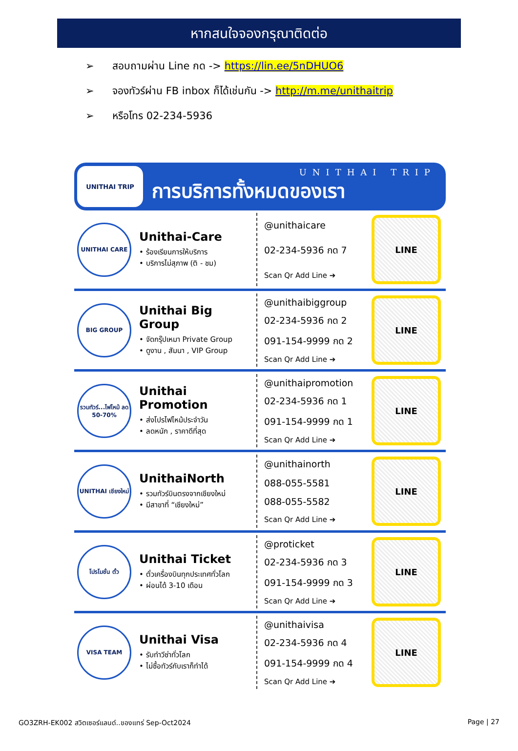หากสนใจจองกรุณาติดต่อ
➢ สอบถามผ่าน Line กด -> https://lin.ee/5nDHUO6
➢ จองทัวร์ผ่าน FB inbox ก็ได้เช่นกัน -> http://m.me/unithaitrip
➢ หรือโทร 02-234-5936
UNITHAI TRIP
UNITHAI TRIP
การบริการทั้งหมดของเรา
UNITHAI CARE
Unithai-Care
• ร้องเรียนการให้บริการ
• บริการไม่สุภาพ (ติ - ชม)
@unithaicare
02-234-5936 กด 7
Scan Qr Add Line ➔
LINE
BIG GROUP
Unithai Big Group
• จัดกรุ๊ปเหมา Private Group
• ดูงาน , สัมนา , VIP Group
@unithaibiggroup
02-234-5936 กด 2
091-154-9999 กด 2
Scan Qr Add Line ➔
LINE
รวมทัวร์...ไฟไหม้ ลด 50-70%
Unithai Promotion
• ส่งโปรไฟไหม้ประจำวัน
• ลดหนัก , ราคาดีที่สุด
@unithaipromotion
02-234-5936 กด 1
091-154-9999 กด 1
Scan Qr Add Line ➔
LINE
UNITHAI เชียงใหม่
UnithaiNorth
• รวมทัวร์บินตรงจากเชียงใหม่
• มีสาขาที่ “เชียงใหม่”
@unithainorth
088-055-5581
088-055-5582
Scan Qr Add Line ➔
LINE
โปรโมชั่น ตั๋ว
Unithai Ticket
• ตั๋วเครื่องบินทุกประเทศทั่วโลก
• ผ่อนได้ 3-10 เดือน
@proticket
02-234-5936 กด 3
091-154-9999 กด 3
Scan Qr Add Line ➔
LINE
VISA TEAM
Unithai Visa
• รับทำวีซ่าทั่วโลก
• ไม่ซื้อทัวร์กับเราก็ทำได้
@unithaivisa
02-234-5936 กด 4
091-154-9999 กด 4
Scan Qr Add Line ➔
LINE
GO3ZRH-EK002 สวิตเซอร์แลนด์..ของแทร่ Sep-Oct2024 Page | 27